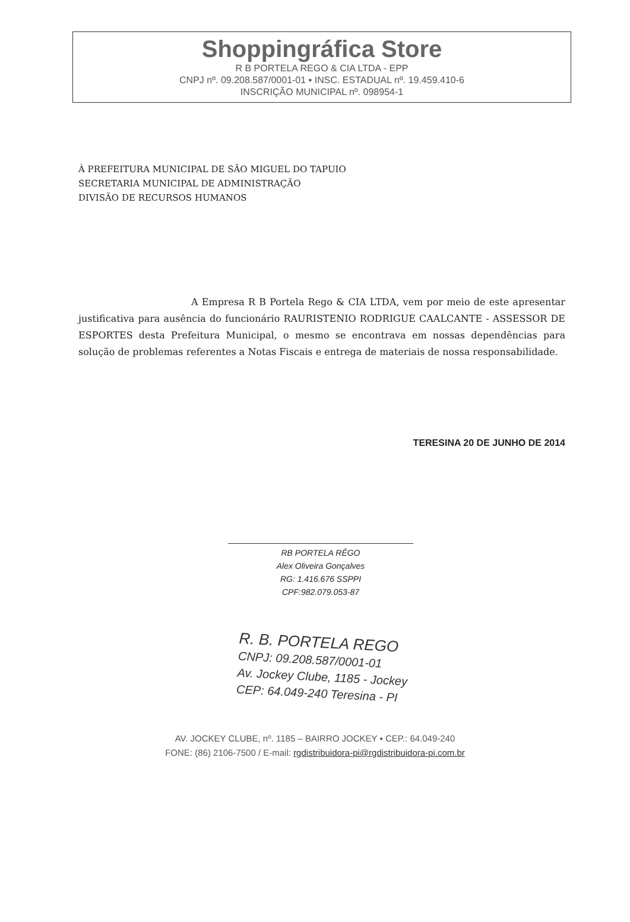Shoppingráfica Store
R B PORTELA REGO & CIA LTDA - EPP
CNPJ nº. 09.208.587/0001-01 ▪ INSC. ESTADUAL nº. 19.459.410-6
INSCRIÇÃO MUNICIPAL nº. 098954-1
À PREFEITURA MUNICIPAL DE SÃO MIGUEL DO TAPUIO
SECRETARIA MUNICIPAL DE ADMINISTRAÇÃO
DIVISÃO DE RECURSOS HUMANOS
A Empresa R B Portela Rego & CIA LTDA, vem por meio de este apresentar justificativa para ausência do funcionário RAURISTENIO RODRIGUE CAALCANTE - ASSESSOR DE ESPORTES desta Prefeitura Municipal, o mesmo se encontrava em nossas dependências para solução de problemas referentes a Notas Fiscais e entrega de materiais de nossa responsabilidade.
TERESINA 20 DE JUNHO DE 2014
RB PORTELA RÊGO
Alex Oliveira Gonçalves
RG: 1.416.676 SSPPI
CPF:982.079.053-87
R. B. PORTELA REGO
CNPJ: 09.208.587/0001-01
Av. Jockey Clube, 1185 - Jockey
CEP: 64.049-240 Teresina - PI
AV. JOCKEY CLUBE, nº. 1185 – BAIRRO JOCKEY ▪ CEP.: 64.049-240
FONE: (86) 2106-7500 / E-mail: rgdistribuidora-pi@rgdistribuidora-pi.com.br